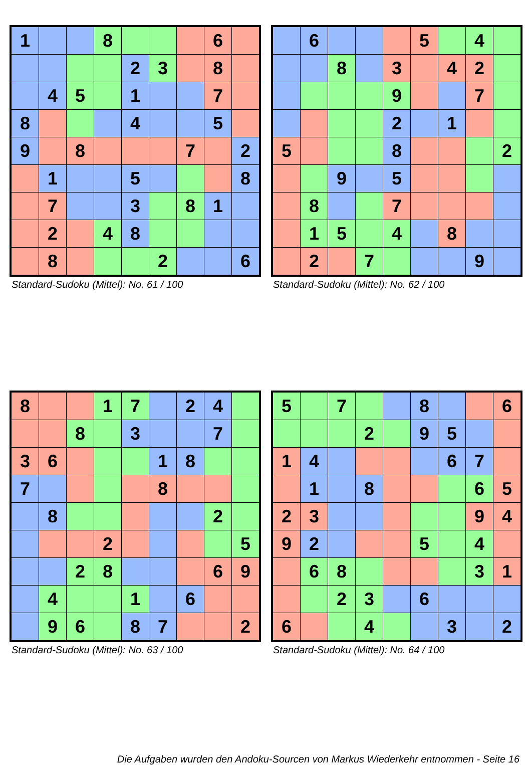| 1 | | | 8 | | | | 6 | |
| | | | | 2 | 3 | | 8 | |
| | 4 | 5 | | 1 | | | 7 | |
| 8 | | | | 4 | | | 5 | |
| 9 | | 8 | | | | 7 | | 2 |
| | 1 | | | 5 | | | | 8 |
| | 7 | | | 3 | | 8 | 1 | |
| | 2 | | 4 | 8 | | | | |
| | 8 | | | | 2 | | | 6 |
Standard-Sudoku (Mittel): No. 61 / 100
| | 6 | | | | 5 | | 4 | |
| | | 8 | | 3 | | 4 | 2 | |
| | | | | 9 | | | 7 | |
| | | | | 2 | | 1 | | |
| 5 | | | | 8 | | | | 2 |
| | | 9 | | 5 | | | | |
| | 8 | | | 7 | | | | |
| | 1 | 5 | | 4 | | 8 | | |
| | 2 | | 7 | | | | 9 | |
Standard-Sudoku (Mittel): No. 62 / 100
| 8 | | | 1 | 7 | | 2 | 4 | |
| | | 8 | | 3 | | | 7 | |
| 3 | 6 | | | | 1 | 8 | | |
| 7 | | | | | 8 | | | |
| | 8 | | | | | | 2 | |
| | | | 2 | | | | | 5 |
| | | 2 | 8 | | | | 6 | 9 |
| | 4 | | | 1 | | 6 | | |
| | 9 | 6 | | 8 | 7 | | | 2 |
Standard-Sudoku (Mittel): No. 63 / 100
| 5 | | 7 | | | 8 | | | 6 |
| | | | 2 | | 9 | 5 | | |
| 1 | 4 | | | | | 6 | 7 | |
| | 1 | | 8 | | | | 6 | 5 |
| 2 | 3 | | | | | | 9 | 4 |
| 9 | 2 | | | | 5 | | 4 | |
| | 6 | 8 | | | | | 3 | 1 |
| | | 2 | 3 | | 6 | | | |
| 6 | | | 4 | | | 3 | | 2 |
Standard-Sudoku (Mittel): No. 64 / 100
Die Aufgaben wurden den Andoku-Sourcen von Markus Wiederkehr entnommen - Seite 16